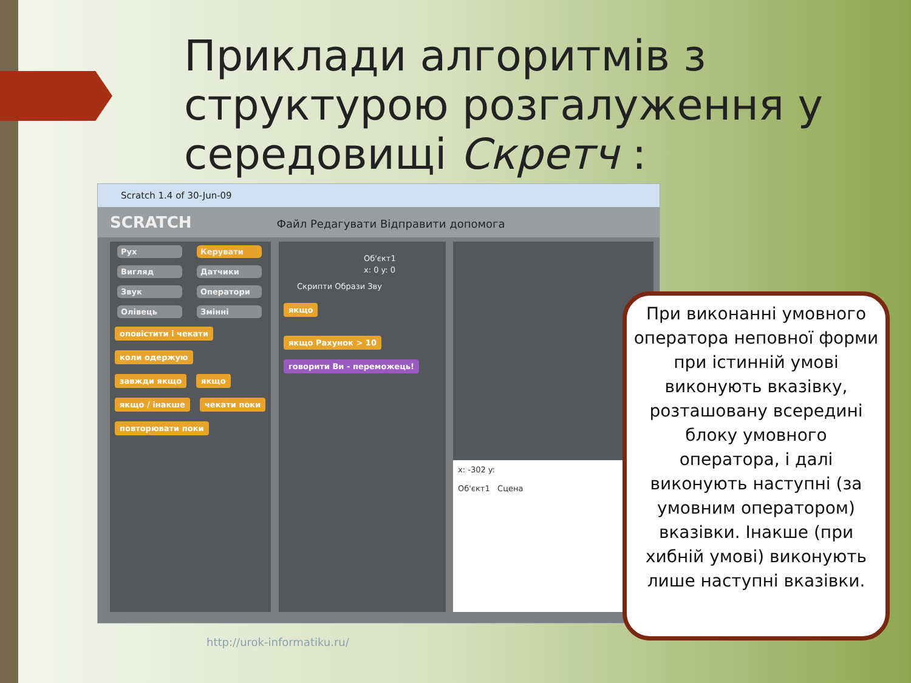Приклади алгоритмів з структурою розгалуження у середовищі Скретч :
Scratch 1.4 of 30-Jun-09
SCRATCH Файл Редагувати Відправити допомога
Рух Керувати
Вигляд Датчики
Звук Оператори
Олівець Змінні
оповістити і чекати коли одержую завжди якщо якщо якщо / інакше чекати поки повторювати поки
Об'єкт1
x: 0 y: 0
Скрипти Образи Зву
якщо
якщо Рахунок > 10
говорити Ви - переможець!
x: -302 y:
Об'єкт1 Сцена
При виконанні умовного оператора неповної форми при істинній умові виконують вказівку, розташовану всередині блоку умовного оператора, і далі виконують наступні (за умовним оператором) вказівки. Інакше (при хибній умові) виконують лише наступні вказівки.
http://urok-informatiku.ru/